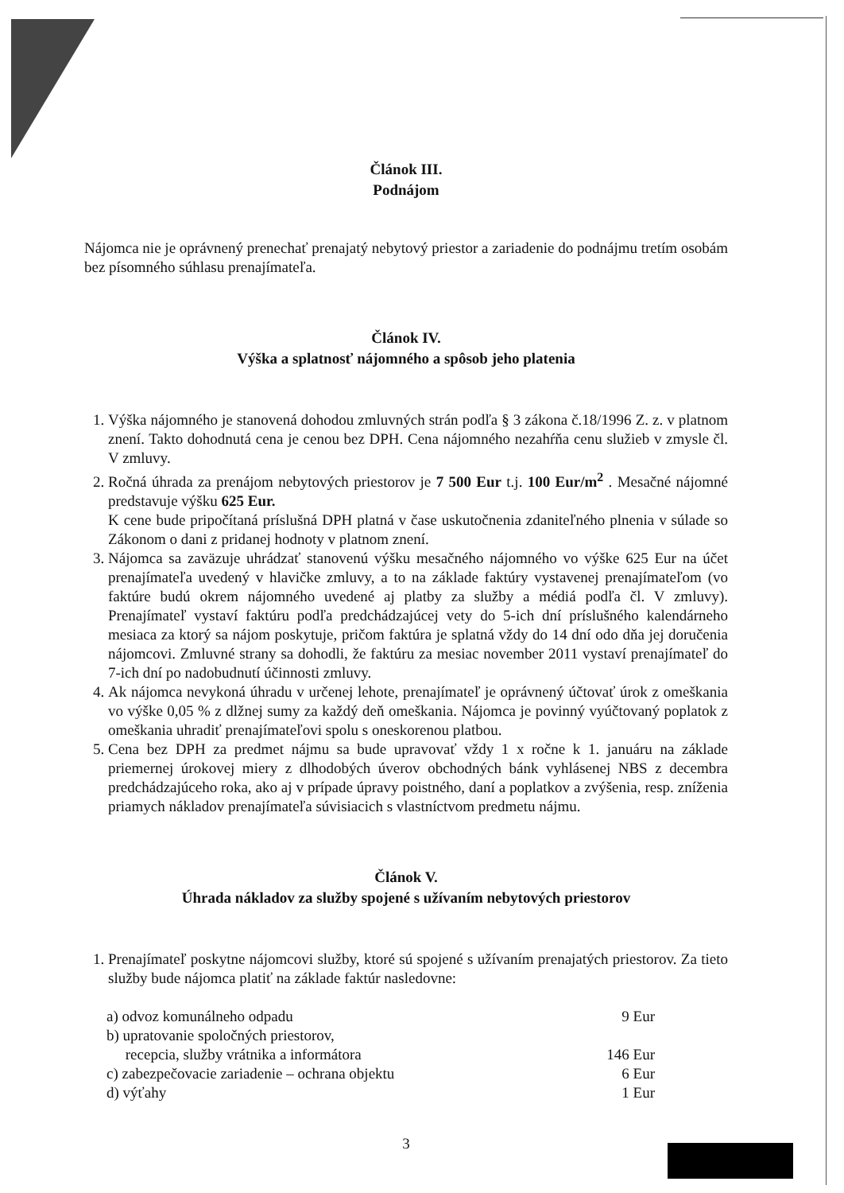Článok III.
Podnájom
Nájomca nie je oprávnený prenechať prenajatý nebytový priestor a zariadenie do podnájmu tretím osobám bez písomného súhlasu prenajímateľa.
Článok IV.
Výška a splatnosť nájomného a spôsob jeho platenia
1. Výška nájomného je stanovená dohodou zmluvných strán podľa § 3 zákona č.18/1996 Z. z. v platnom znení. Takto dohodnutá cena je cenou bez DPH. Cena nájomného nezahŕňa cenu služieb v zmysle čl. V zmluvy.
2. Ročná úhrada za prenájom nebytových priestorov je 7 500 Eur t.j. 100 Eur/m<sup>2</sup> . Mesačné nájomné predstavuje výšku 625 Eur.
K cene bude pripočítaná príslušná DPH platná v čase uskutočnenia zdaniteľného plnenia v súlade so Zákonom o dani z pridanej hodnoty v platnom znení.
3. Nájomca sa zaväzuje uhrádzať stanovenú výšku mesačného nájomného vo výške 625 Eur na účet prenajímateľa uvedený v hlavičke zmluvy, a to na základe faktúry vystavenej prenajímateľom (vo faktúre budú okrem nájomného uvedené aj platby za služby a médiá podľa čl. V zmluvy). Prenajímateľ vystaví faktúru podľa predchádzajúcej vety do 5-ich dní príslušného kalendárneho mesiaca za ktorý sa nájom poskytuje, pričom faktúra je splatná vždy do 14 dní odo dňa jej doručenia nájomcovi. Zmluvné strany sa dohodli, že faktúru za mesiac november 2011 vystaví prenajímateľ do 7-ich dní po nadobudnutí účinnosti zmluvy.
4. Ak nájomca nevykoná úhradu v určenej lehote, prenajímateľ je oprávnený účtovať úrok z omeškania vo výške 0,05 % z dlžnej sumy za každý deň omeškania. Nájomca je povinný vyúčtovaný poplatok z omeškania uhradiť prenajímateľovi spolu s oneskorenou platbou.
5. Cena bez DPH za predmet nájmu sa bude upravovať vždy 1 x ročne k 1. januáru na základe priemernej úrokovej miery z dlhodobých úverov obchodných bánk vyhlásenej NBS z decembra predchádzajúceho roka, ako aj v prípade úpravy poistného, daní a poplatkov a zvýšenia, resp. zníženia priamych nákladov prenajímateľa súvisiacich s vlastníctvom predmetu nájmu.
Článok V.
Úhrada nákladov za služby spojené s užívaním nebytových priestorov
1. Prenajímateľ poskytne nájomcovi služby, ktoré sú spojené s užívaním prenajatých priestorov. Za tieto služby bude nájomca platiť na základe faktúr nasledovne:
a) odvoz komunálneho odpadu 9 Eur
b) upratovanie spoločných priestorov,
recepcia, služby vrátnika a informátora 146 Eur
c) zabezpečovacie zariadenie – ochrana objektu 6 Eur
d) výťahy 1 Eur
3